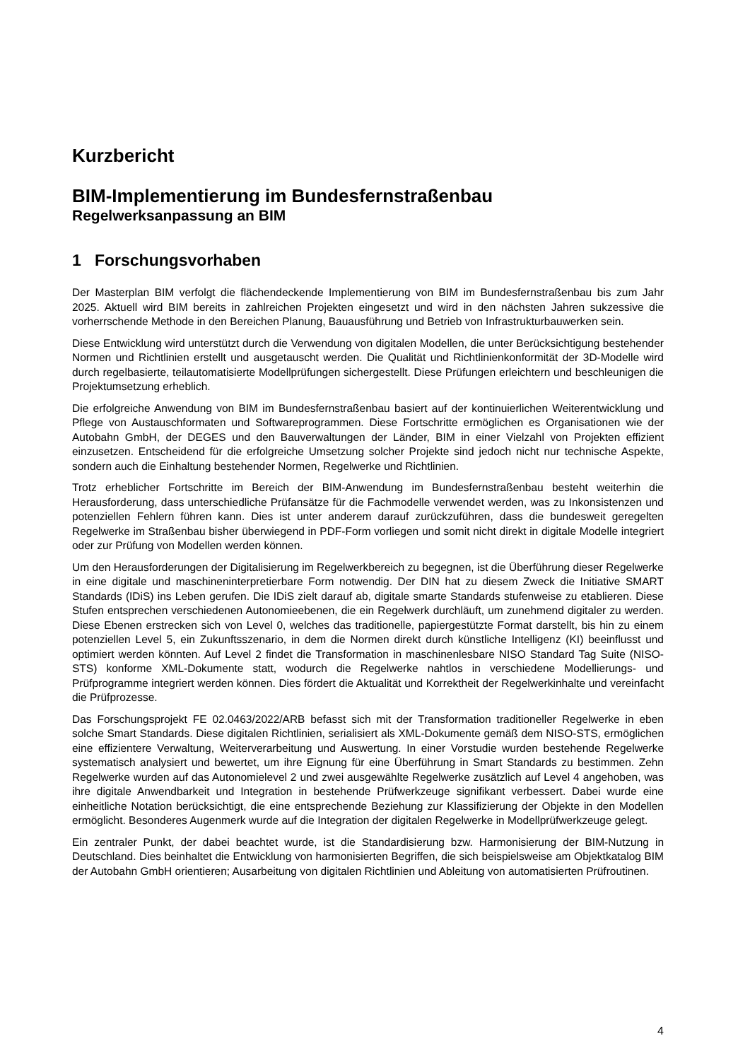Kurzbericht
BIM-Implementierung im Bundesfernstraßenbau
Regelwerksanpassung an BIM
1 Forschungsvorhaben
Der Masterplan BIM verfolgt die flächendeckende Implementierung von BIM im Bundesfernstraßenbau bis zum Jahr 2025. Aktuell wird BIM bereits in zahlreichen Projekten eingesetzt und wird in den nächsten Jahren sukzessive die vorherrschende Methode in den Bereichen Planung, Bauausführung und Betrieb von Infrastrukturbauwerken sein.
Diese Entwicklung wird unterstützt durch die Verwendung von digitalen Modellen, die unter Berücksichtigung bestehender Normen und Richtlinien erstellt und ausgetauscht werden. Die Qualität und Richtlinienkonformität der 3D-Modelle wird durch regelbasierte, teilautomatisierte Modellprüfungen sichergestellt. Diese Prüfungen erleichtern und beschleunigen die Projektumsetzung erheblich.
Die erfolgreiche Anwendung von BIM im Bundesfernstraßenbau basiert auf der kontinuierlichen Weiterentwicklung und Pflege von Austauschformaten und Softwareprogrammen. Diese Fortschritte ermöglichen es Organisationen wie der Autobahn GmbH, der DEGES und den Bauverwaltungen der Länder, BIM in einer Vielzahl von Projekten effizient einzusetzen. Entscheidend für die erfolgreiche Umsetzung solcher Projekte sind jedoch nicht nur technische Aspekte, sondern auch die Einhaltung bestehender Normen, Regelwerke und Richtlinien.
Trotz erheblicher Fortschritte im Bereich der BIM-Anwendung im Bundesfernstraßenbau besteht weiterhin die Herausforderung, dass unterschiedliche Prüfansätze für die Fachmodelle verwendet werden, was zu Inkonsistenzen und potenziellen Fehlern führen kann. Dies ist unter anderem darauf zurückzuführen, dass die bundesweit geregelten Regelwerke im Straßenbau bisher überwiegend in PDF-Form vorliegen und somit nicht direkt in digitale Modelle integriert oder zur Prüfung von Modellen werden können.
Um den Herausforderungen der Digitalisierung im Regelwerkbereich zu begegnen, ist die Überführung dieser Regelwerke in eine digitale und maschineninterpretierbare Form notwendig. Der DIN hat zu diesem Zweck die Initiative SMART Standards (IDiS) ins Leben gerufen. Die IDiS zielt darauf ab, digitale smarte Standards stufenweise zu etablieren. Diese Stufen entsprechen verschiedenen Autonomieebenen, die ein Regelwerk durchläuft, um zunehmend digitaler zu werden. Diese Ebenen erstrecken sich von Level 0, welches das traditionelle, papiergestützte Format darstellt, bis hin zu einem potenziellen Level 5, ein Zukunftsszenario, in dem die Normen direkt durch künstliche Intelligenz (KI) beeinflusst und optimiert werden könnten. Auf Level 2 findet die Transformation in maschinenlesbare NISO Standard Tag Suite (NISO-STS) konforme XML-Dokumente statt, wodurch die Regelwerke nahtlos in verschiedene Modellierungs- und Prüfprogramme integriert werden können. Dies fördert die Aktualität und Korrektheit der Regelwerkinhalte und vereinfacht die Prüfprozesse.
Das Forschungsprojekt FE 02.0463/2022/ARB befasst sich mit der Transformation traditioneller Regelwerke in eben solche Smart Standards. Diese digitalen Richtlinien, serialisiert als XML-Dokumente gemäß dem NISO-STS, ermöglichen eine effizientere Verwaltung, Weiterverarbeitung und Auswertung. In einer Vorstudie wurden bestehende Regelwerke systematisch analysiert und bewertet, um ihre Eignung für eine Überführung in Smart Standards zu bestimmen. Zehn Regelwerke wurden auf das Autonomielevel 2 und zwei ausgewählte Regelwerke zusätzlich auf Level 4 angehoben, was ihre digitale Anwendbarkeit und Integration in bestehende Prüfwerkzeuge signifikant verbessert. Dabei wurde eine einheitliche Notation berücksichtigt, die eine entsprechende Beziehung zur Klassifizierung der Objekte in den Modellen ermöglicht. Besonderes Augenmerk wurde auf die Integration der digitalen Regelwerke in Modellprüfwerkzeuge gelegt.
Ein zentraler Punkt, der dabei beachtet wurde, ist die Standardisierung bzw. Harmonisierung der BIM-Nutzung in Deutschland. Dies beinhaltet die Entwicklung von harmonisierten Begriffen, die sich beispielsweise am Objektkatalog BIM der Autobahn GmbH orientieren; Ausarbeitung von digitalen Richtlinien und Ableitung von automatisierten Prüfroutinen.
4